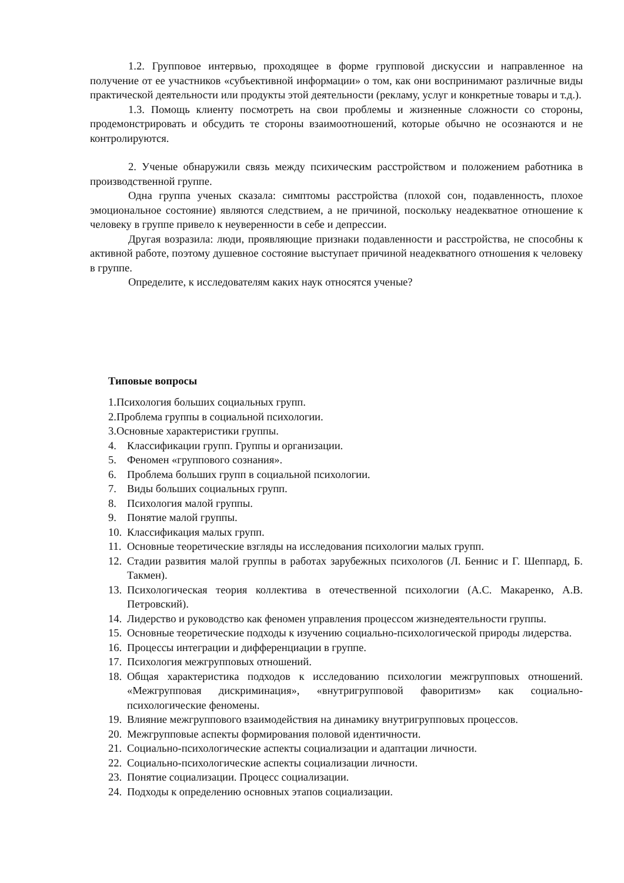1.2. Групповое интервью, проходящее в форме групповой дискуссии и направленное на получение от ее участников «субъективной информации» о том, как они воспринимают различные виды практической деятельности или продукты этой деятельности (рекламу, услуг и конкретные товары и т.д.).
1.3. Помощь клиенту посмотреть на свои проблемы и жизненные сложности со стороны, продемонстрировать и обсудить те стороны взаимоотношений, которые обычно не осознаются и не контролируются.
2. Ученые обнаружили связь между психическим расстройством и положением работника в производственной группе.
Одна группа ученых сказала: симптомы расстройства (плохой сон, подавленность, плохое эмоциональное состояние) являются следствием, а не причиной, поскольку неадекватное отношение к человеку в группе привело к неуверенности в себе и депрессии.
Другая возразила: люди, проявляющие признаки подавленности и расстройства, не способны к активной работе, поэтому душевное состояние выступает причиной неадекватного отношения к человеку в группе.
Определите, к исследователям каких наук относятся ученые?
Типовые вопросы
1.Психология больших социальных групп.
2.Проблема группы в социальной психологии.
3.Основные характеристики группы.
4. Классификации групп. Группы и организации.
5. Феномен «группового сознания».
6. Проблема больших групп в социальной психологии.
7. Виды больших социальных групп.
8. Психология малой группы.
9. Понятие малой группы.
10. Классификация малых групп.
11. Основные теоретические взгляды на исследования психологии малых групп.
12. Стадии развития малой группы в работах зарубежных психологов (Л. Беннис и Г. Шеппард, Б. Такмен).
13. Психологическая теория коллектива в отечественной психологии (А.С. Макаренко, А.В. Петровский).
14. Лидерство и руководство как феномен управления процессом жизнедеятельности группы.
15. Основные теоретические подходы к изучению социально-психологической природы лидерства.
16. Процессы интеграции и дифференциации в группе.
17. Психология межгрупповых отношений.
18. Общая характеристика подходов к исследованию психологии межгрупповых отношений. «Межгрупповая дискриминация», «внутригрупповой фаворитизм» как социально-психологические феномены.
19. Влияние межгруппового взаимодействия на динамику внутригрупповых процессов.
20. Межгрупповые аспекты формирования половой идентичности.
21. Социально-психологические аспекты социализации и адаптации личности.
22. Социально-психологические аспекты социализации личности.
23. Понятие социализации. Процесс социализации.
24. Подходы к определению основных этапов социализации.